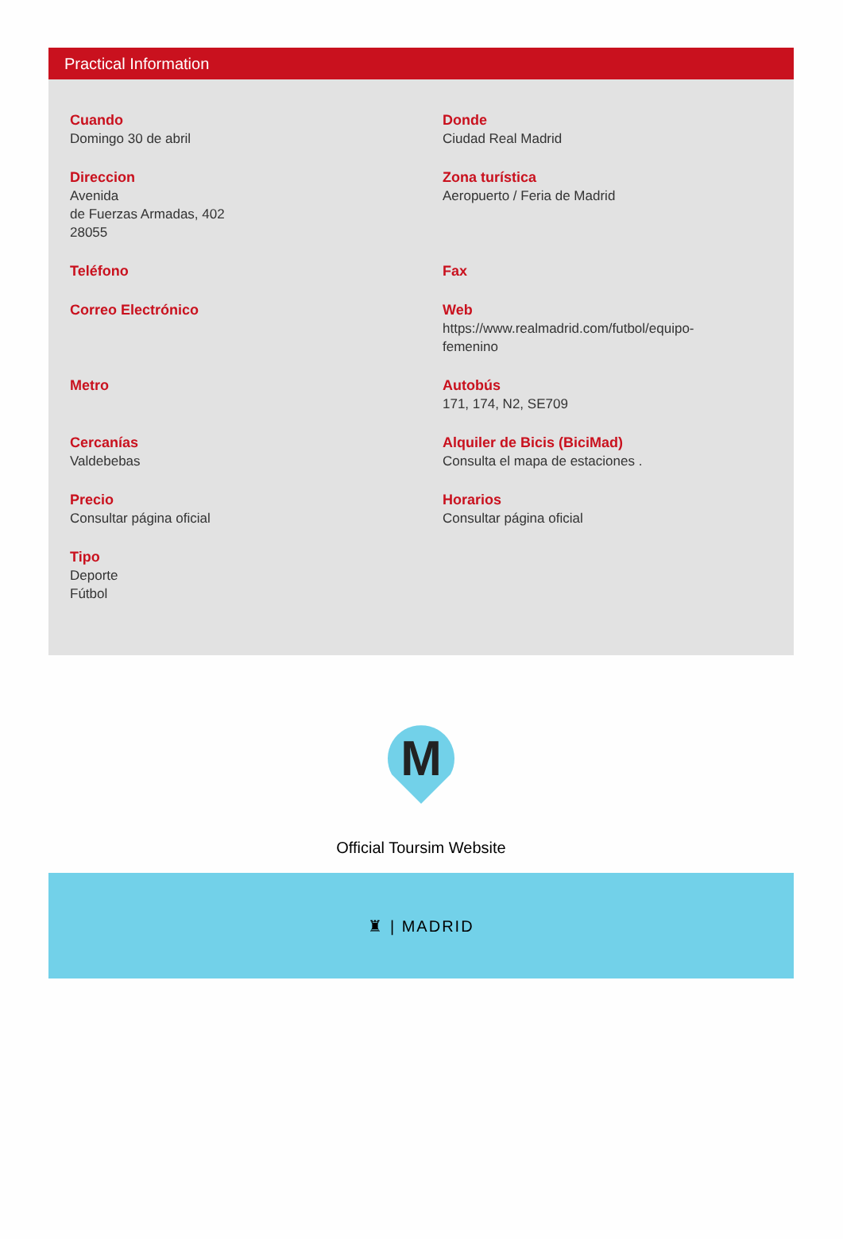Practical Information
Cuando
Domingo 30 de abril
Donde
Ciudad Real Madrid
Direccion
Avenida
de Fuerzas Armadas, 402
28055
Zona turística
Aeropuerto / Feria de Madrid
Teléfono
Fax
Correo Electrónico
Web
https://www.realmadrid.com/futbol/equipo-
femenino
Metro
Autobús
171, 174, N2, SE709
Cercanías
Valdebebas
Alquiler de Bicis (BiciMad)
Consulta el mapa de estaciones .
Precio
Consultar página oficial
Horarios
Consultar página oficial
Tipo
Deporte
Fútbol
M
Official Toursim Website
♜ | MADRID